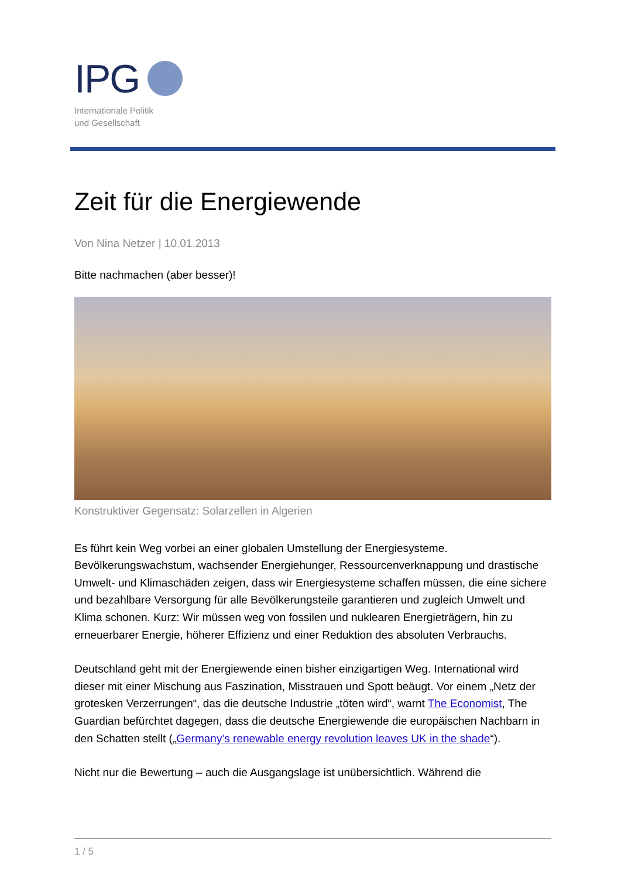IPG
Internationale Politik
und Gesellschaft
Zeit für die Energiewende
Von Nina Netzer | 10.01.2013
Bitte nachmachen (aber besser)!
Konstruktiver Gegensatz: Solarzellen in Algerien
Es führt kein Weg vorbei an einer globalen Umstellung der Energiesysteme. Bevölkerungswachstum, wachsender Energiehunger, Ressourcenverknappung und drastische Umwelt- und Klimaschäden zeigen, dass wir Energiesysteme schaffen müssen, die eine sichere und bezahlbare Versorgung für alle Bevölkerungsteile garantieren und zugleich Umwelt und Klima schonen. Kurz: Wir müssen weg von fossilen und nuklearen Energieträgern, hin zu erneuerbarer Energie, höherer Effizienz und einer Reduktion des absoluten Verbrauchs.
Deutschland geht mit der Energiewende einen bisher einzigartigen Weg. International wird dieser mit einer Mischung aus Faszination, Misstrauen und Spott beäugt. Vor einem „Netz der grotesken Verzerrungen“, das die deutsche Industrie „töten wird“, warnt The Economist, The Guardian befürchtet dagegen, dass die deutsche Energiewende die europäischen Nachbarn in den Schatten stellt („Germany’s renewable energy revolution leaves UK in the shade“).
Nicht nur die Bewertung – auch die Ausgangslage ist unübersichtlich. Während die
1 / 5